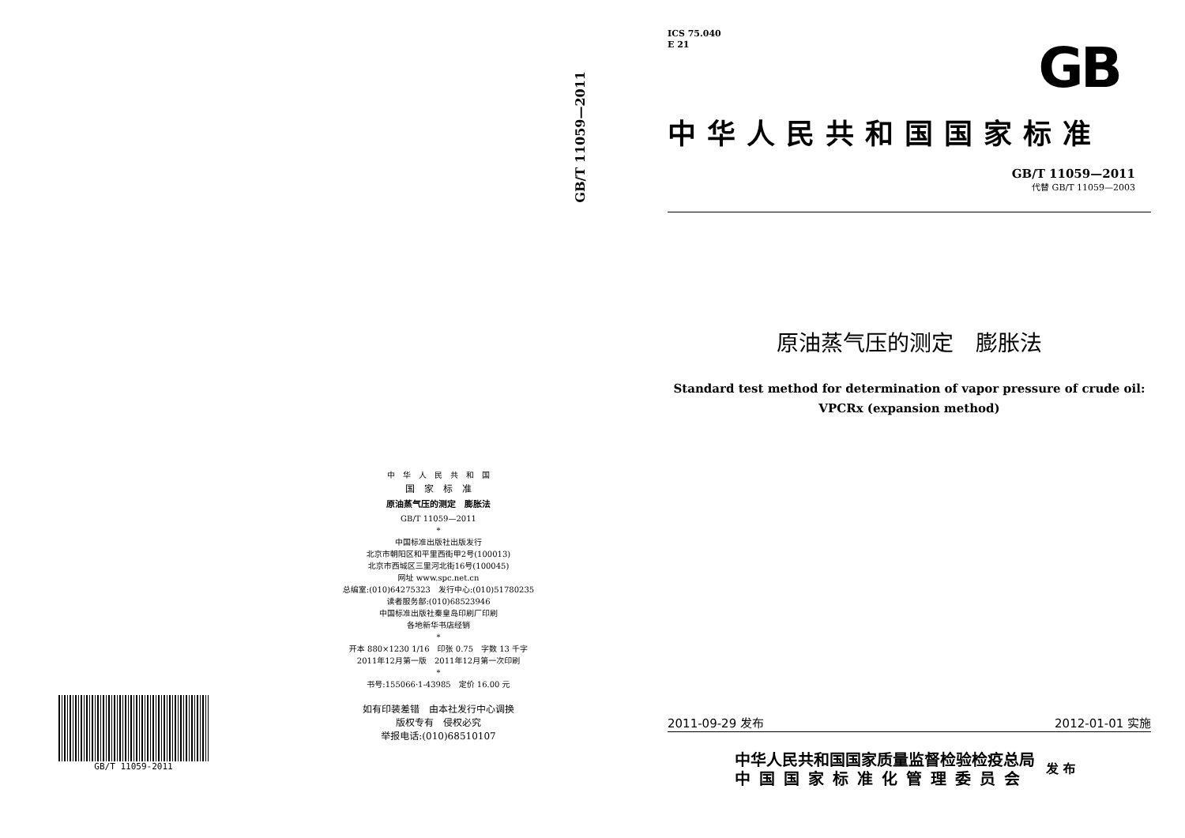GB/T 11059—2011
中　华　人　民　共　和　国
国　家　标　准
原油蒸气压的测定　膨胀法
GB/T 11059—2011
*
中国标准出版社出版发行
北京市朝阳区和平里西街甲2号(100013)
北京市西城区三里河北街16号(100045)
网址 www.spc.net.cn
总编室:(010)64275323　发行中心:(010)51780235
读者服务部:(010)68523946
中国标准出版社秦皇岛印刷厂印刷
各地新华书店经销
*
开本 880×1230 1/16　印张 0.75　字数 13 千字
2011年12月第一版　2011年12月第一次印刷
*
书号:155066·1-43985　定价 16.00 元
如有印装差错　由本社发行中心调换
版权专有　侵权必究
举报电话:(010)68510107
GB/T 11059-2011
ICS 75.040
E 21
GB
中华人民共和国国家标准
GB/T 11059—2011
代替 GB/T 11059—2003
原油蒸气压的测定　膨胀法
Standard test method for determination of vapor pressure of crude oil:
VPCRx (expansion method)
2011-09-29 发布 2012-01-01 实施
中华人民共和国国家质量监督检验检疫总局
中国国家标准化管理委员会
发 布